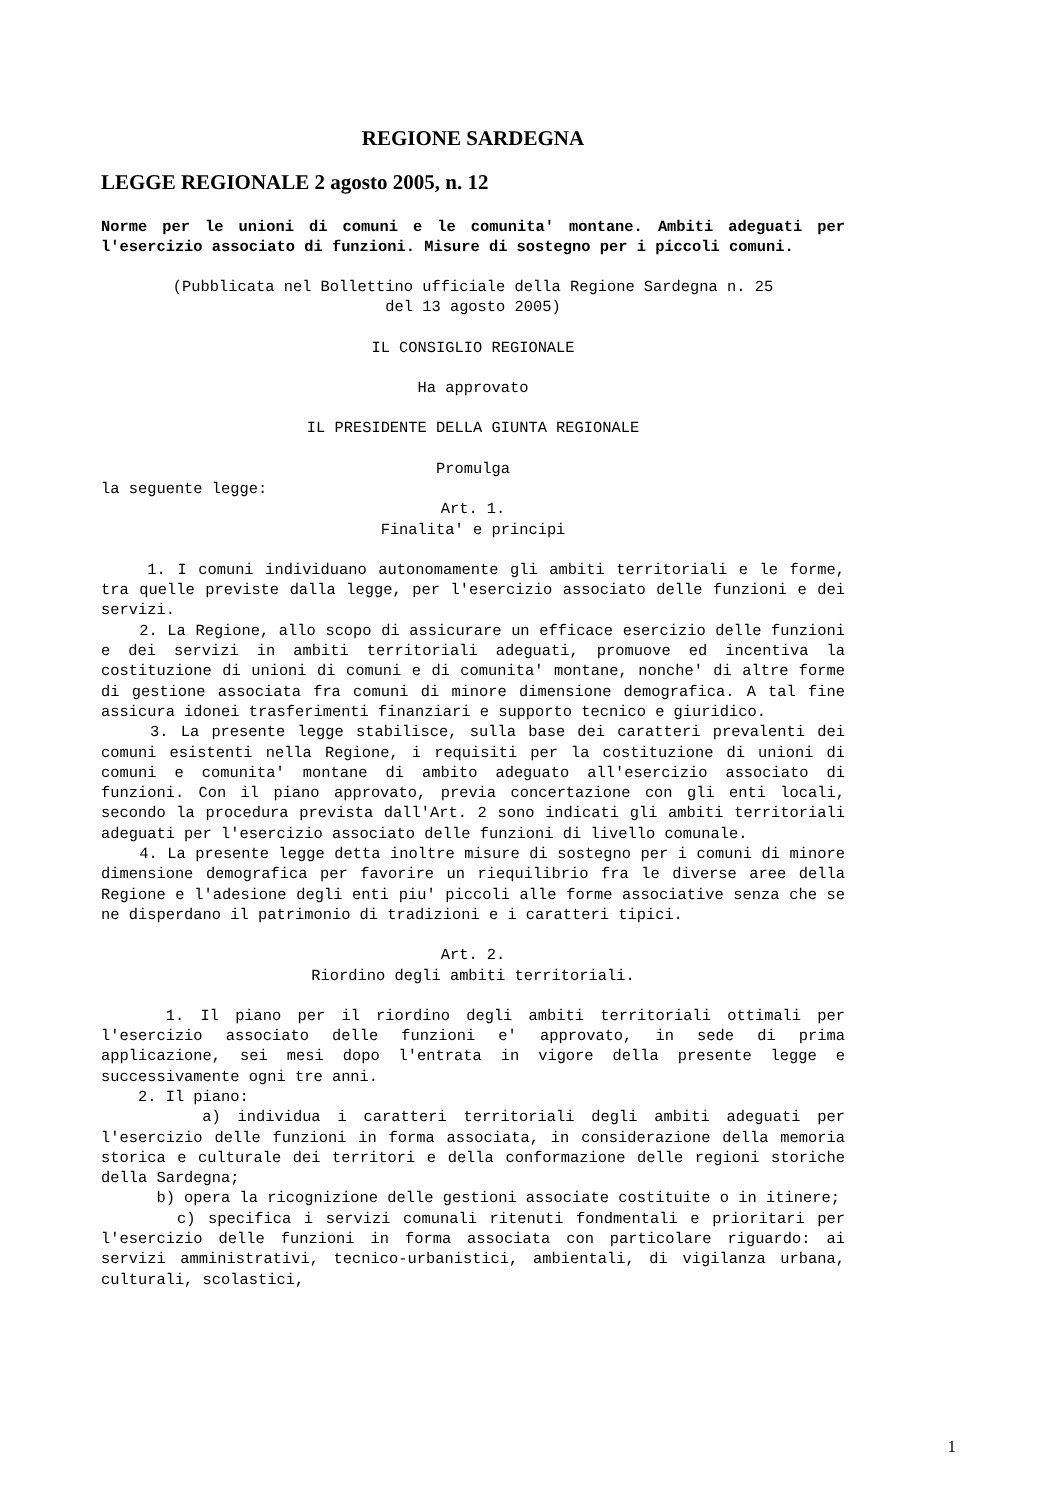REGIONE SARDEGNA
LEGGE REGIONALE 2 agosto 2005, n. 12
Norme per le unioni di comuni e le comunita' montane. Ambiti adeguati per l'esercizio associato di funzioni. Misure di sostegno per i piccoli comuni.
(Pubblicata nel Bollettino ufficiale della Regione Sardegna n. 25
del 13 agosto 2005)
IL CONSIGLIO REGIONALE
Ha approvato
IL PRESIDENTE DELLA GIUNTA REGIONALE
Promulga
la seguente legge:
Art. 1.
Finalita' e principi
1. I comuni individuano autonomamente gli ambiti territoriali e le forme, tra quelle previste dalla legge, per l'esercizio associato delle funzioni e dei servizi.
2. La Regione, allo scopo di assicurare un efficace esercizio delle funzioni e dei servizi in ambiti territoriali adeguati, promuove ed incentiva la costituzione di unioni di comuni e di comunita' montane, nonche' di altre forme di gestione associata fra comuni di minore dimensione demografica. A tal fine assicura idonei trasferimenti finanziari e supporto tecnico e giuridico.
3. La presente legge stabilisce, sulla base dei caratteri prevalenti dei comuni esistenti nella Regione, i requisiti per la costituzione di unioni di comuni e comunita' montane di ambito adeguato all'esercizio associato di funzioni. Con il piano approvato, previa concertazione con gli enti locali, secondo la procedura prevista dall'Art. 2 sono indicati gli ambiti territoriali adeguati per l'esercizio associato delle funzioni di livello comunale.
4. La presente legge detta inoltre misure di sostegno per i comuni di minore dimensione demografica per favorire un riequilibrio fra le diverse aree della Regione e l'adesione degli enti piu' piccoli alle forme associative senza che se ne disperdano il patrimonio di tradizioni e i caratteri tipici.
Art. 2.
Riordino degli ambiti territoriali.
1. Il piano per il riordino degli ambiti territoriali ottimali per l'esercizio associato delle funzioni e' approvato, in sede di prima applicazione, sei mesi dopo l'entrata in vigore della presente legge e successivamente ogni tre anni.
2. Il piano:
a) individua i caratteri territoriali degli ambiti adeguati per l'esercizio delle funzioni in forma associata, in considerazione della memoria storica e culturale dei territori e della conformazione delle regioni storiche della Sardegna;
b) opera la ricognizione delle gestioni associate costituite o in itinere;
c) specifica i servizi comunali ritenuti fondmentali e prioritari per l'esercizio delle funzioni in forma associata con particolare riguardo: ai servizi amministrativi, tecnico-urbanistici, ambientali, di vigilanza urbana, culturali, scolastici,
1